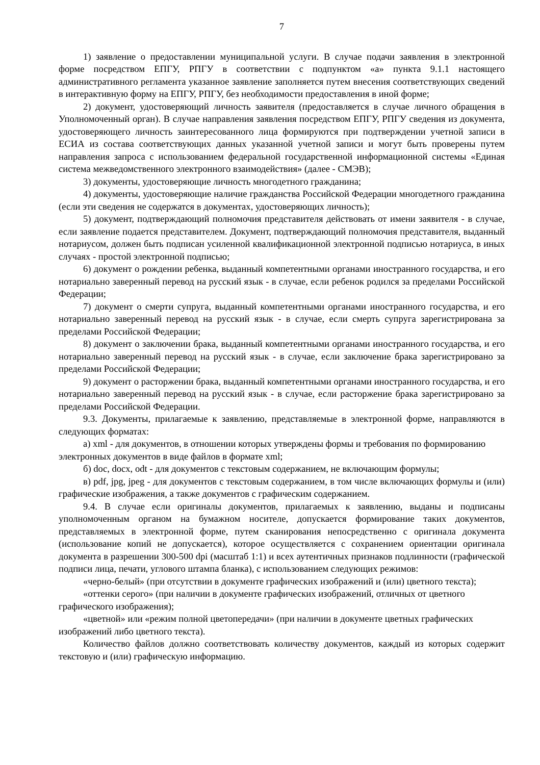7
1) заявление о предоставлении муниципальной услуги. В случае подачи заявления в электронной форме посредством ЕПГУ, РПГУ в соответствии с подпунктом «а» пункта 9.1.1 настоящего административного регламента указанное заявление заполняется путем внесения соответствующих сведений в интерактивную форму на ЕПГУ, РПГУ, без необходимости предоставления в иной форме;
2) документ, удостоверяющий личность заявителя (предоставляется в случае личного обращения в Уполномоченный орган). В случае направления заявления посредством ЕПГУ, РПГУ сведения из документа, удостоверяющего личность заинтересованного лица формируются при подтверждении учетной записи в ЕСИА из состава соответствующих данных указанной учетной записи и могут быть проверены путем направления запроса с использованием федеральной государственной информационной системы «Единая система межведомственного электронного взаимодействия» (далее - СМЭВ);
3) документы, удостоверяющие личность многодетного гражданина;
4) документы, удостоверяющие наличие гражданства Российской Федерации многодетного гражданина (если эти сведения не содержатся в документах, удостоверяющих личность);
5) документ, подтверждающий полномочия представителя действовать от имени заявителя - в случае, если заявление подается представителем. Документ, подтверждающий полномочия представителя, выданный нотариусом, должен быть подписан усиленной квалификационной электронной подписью нотариуса, в иных случаях - простой электронной подписью;
6) документ о рождении ребенка, выданный компетентными органами иностранного государства, и его нотариально заверенный перевод на русский язык - в случае, если ребенок родился за пределами Российской Федерации;
7) документ о смерти супруга, выданный компетентными органами иностранного государства, и его нотариально заверенный перевод на русский язык - в случае, если смерть супруга зарегистрирована за пределами Российской Федерации;
8) документ о заключении брака, выданный компетентными органами иностранного государства, и его нотариально заверенный перевод на русский язык - в случае, если заключение брака зарегистрировано за пределами Российской Федерации;
9) документ о расторжении брака, выданный компетентными органами иностранного государства, и его нотариально заверенный перевод на русский язык - в случае, если расторжение брака зарегистрировано за пределами Российской Федерации.
9.3. Документы, прилагаемые к заявлению, представляемые в электронной форме, направляются в следующих форматах:
а) xml - для документов, в отношении которых утверждены формы и требования по формированию электронных документов в виде файлов в формате xml;
б) doc, docx, odt - для документов с текстовым содержанием, не включающим формулы;
в) pdf, jpg, jpeg - для документов с текстовым содержанием, в том числе включающих формулы и (или) графические изображения, а также документов с графическим содержанием.
9.4. В случае если оригиналы документов, прилагаемых к заявлению, выданы и подписаны уполномоченным органом на бумажном носителе, допускается формирование таких документов, представляемых в электронной форме, путем сканирования непосредственно с оригинала документа (использование копий не допускается), которое осуществляется с сохранением ориентации оригинала документа в разрешении 300-500 dpi (масштаб 1:1) и всех аутентичных признаков подлинности (графической подписи лица, печати, углового штампа бланка), с использованием следующих режимов:
«черно-белый» (при отсутствии в документе графических изображений и (или) цветного текста);
«оттенки серого» (при наличии в документе графических изображений, отличных от цветного графического изображения);
«цветной» или «режим полной цветопередачи» (при наличии в документе цветных графических изображений либо цветного текста).
Количество файлов должно соответствовать количеству документов, каждый из которых содержит текстовую и (или) графическую информацию.